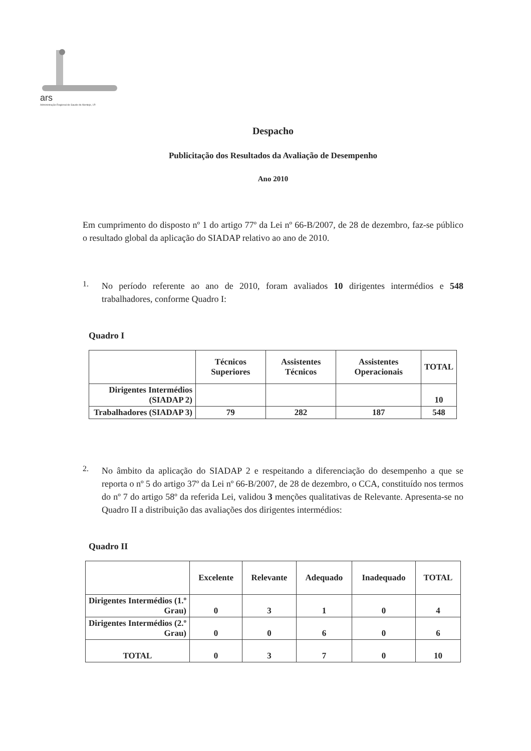ars
Administração Regional de Saude do Alentejo, I.P.
Despacho
Publicitação dos Resultados da Avaliação de Desempenho
Ano 2010
Em cumprimento do disposto nº 1 do artigo 77º da Lei nº 66-B/2007, de 28 de dezembro, faz-se público o resultado global da aplicação do SIADAP relativo ao ano de 2010.
1.
No período referente ao ano de 2010, foram avaliados 10 dirigentes intermédios e 548 trabalhadores, conforme Quadro I:
Quadro I
| | Técnicos Superiores | Assistentes Técnicos | Assistentes Operacionais | TOTAL |
| --- | --- | --- | --- | --- |
| Dirigentes Intermédios (SIADAP 2) | | | | 10 |
| Trabalhadores (SIADAP 3) | 79 | 282 | 187 | 548 |
2.
No âmbito da aplicação do SIADAP 2 e respeitando a diferenciação do desempenho a que se reporta o nº 5 do artigo 37º da Lei nº 66-B/2007, de 28 de dezembro, o CCA, constituído nos termos do nº 7 do artigo 58º da referida Lei, validou 3 menções qualitativas de Relevante. Apresenta-se no Quadro II a distribuição das avaliações dos dirigentes intermédios:
Quadro II
| | Excelente | Relevante | Adequado | Inadequado | TOTAL |
| --- | --- | --- | --- | --- | --- |
| Dirigentes Intermédios (1.º Grau) | 0 | 3 | 1 | 0 | 4 |
| Dirigentes Intermédios (2.º Grau) | 0 | 0 | 6 | 0 | 6 |
| TOTAL | 0 | 3 | 7 | 0 | 10 |